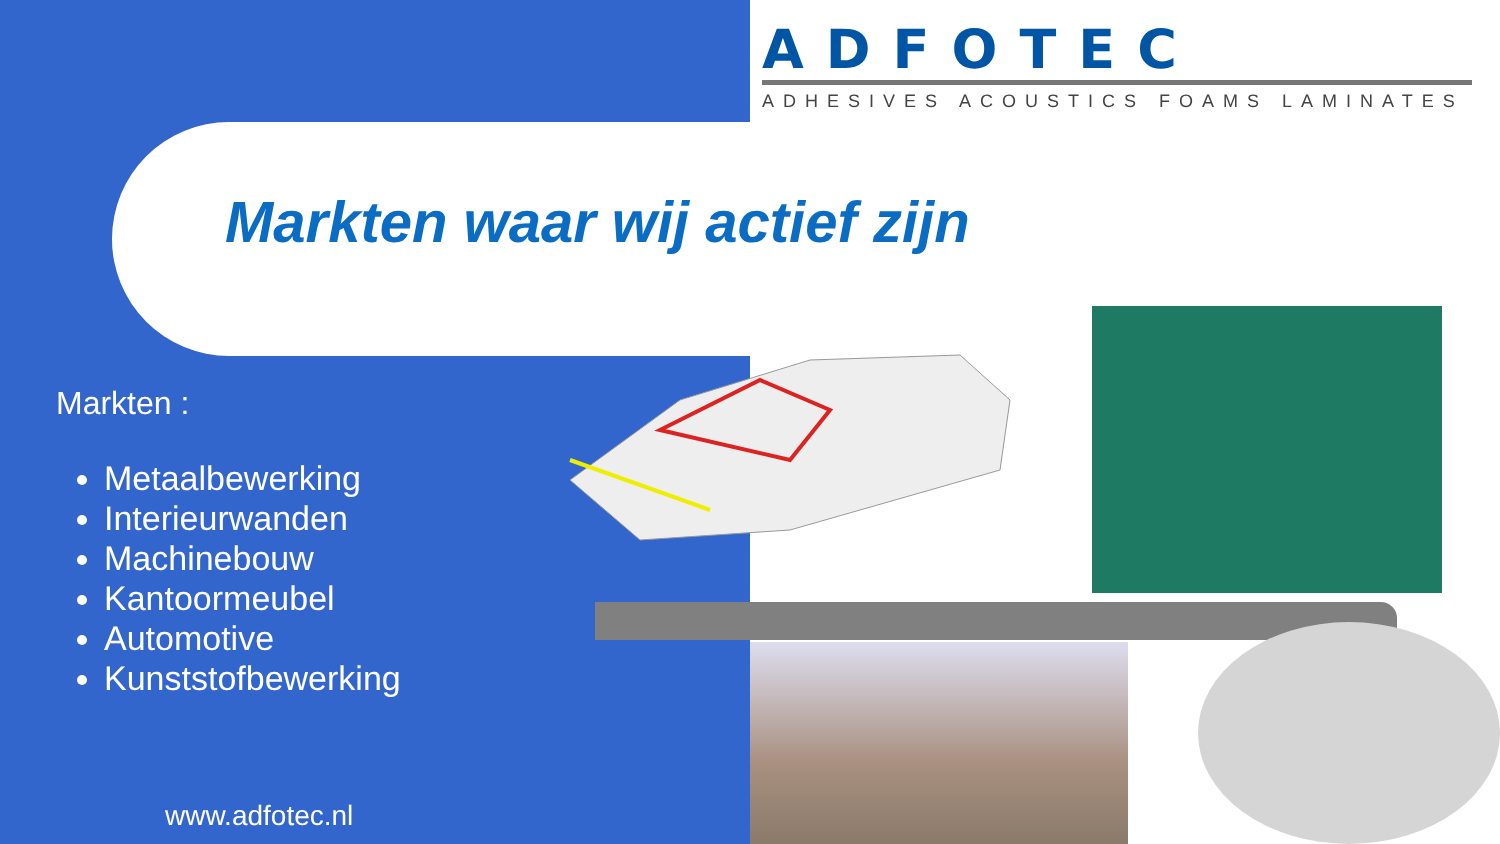ADFOTEC
ADHESIVES ACOUSTICS FOAMS LAMINATES
Markten waar wij actief zijn
Markten :
Metaalbewerking
Interieurwanden
Machinebouw
Kantoormeubel
Automotive
Kunststofbewerking
www.adfotec.nl